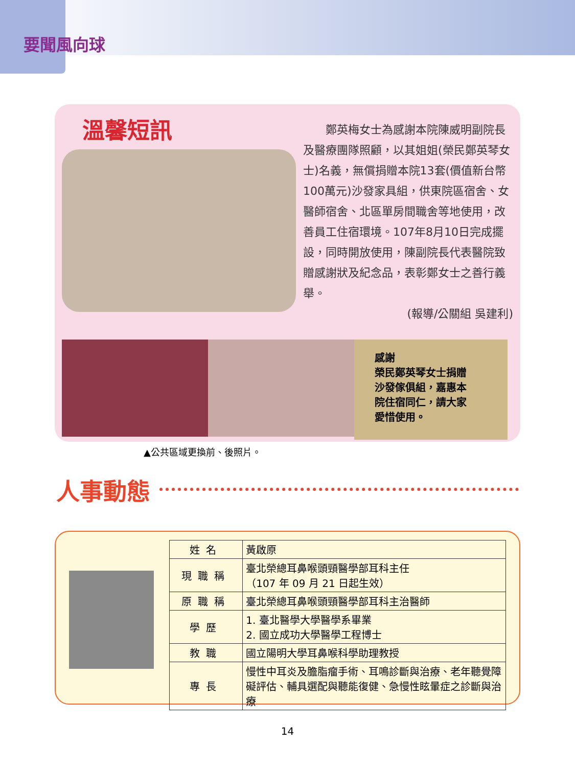要聞風向球
溫馨短訊
鄭英梅女士為感謝本院陳威明副院長及醫療團隊照顧，以其姐姐(榮民鄭英琴女士)名義，無償捐贈本院13套(價值新台幣100萬元)沙發家具組，供東院區宿舍、女醫師宿舍、北區單房間職舍等地使用，改善員工住宿環境。107年8月10日完成擺設，同時開放使用，陳副院長代表醫院致贈感謝狀及紀念品，表彰鄭女士之善行義舉。
(報導/公關組 吳建利)
感謝
榮民鄭英琴女士捐贈
沙發傢俱組，嘉惠本
院住宿同仁，請大家
愛惜使用。
▲公共區域更換前、後照片。
人事動態
| 姓名 | 黃啟原 |
| 現職稱 | 臺北榮總耳鼻喉頭頸醫學部耳科主任 （107 年 09 月 21 日起生效） |
| 原職稱 | 臺北榮總耳鼻喉頭頸醫學部耳科主治醫師 |
| 學歷 | 1. 臺北醫學大學醫學系畢業 2. 國立成功大學醫學工程博士 |
| 教職 | 國立陽明大學耳鼻喉科學助理教授 |
| 專長 | 慢性中耳炎及膽脂瘤手術、耳鳴診斷與治療、老年聽覺障礙評估、輔具選配與聽能復健、急慢性眩暈症之診斷與治療 |
14